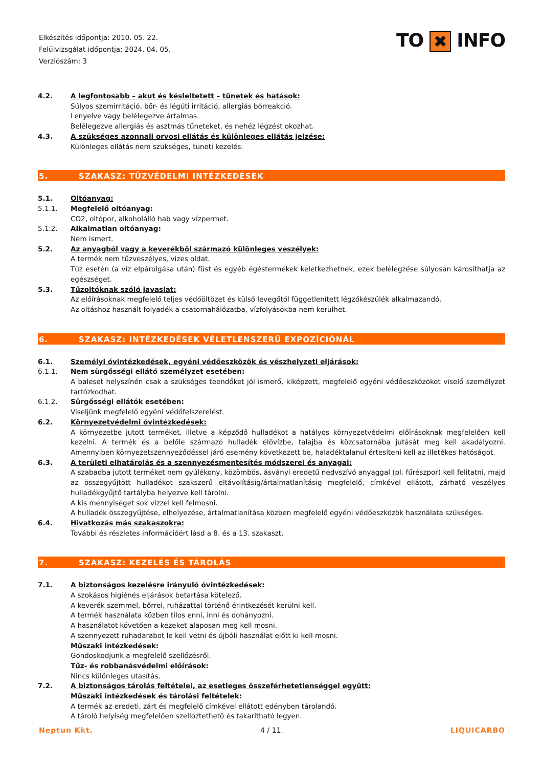Elkészítés időpontja: 2010. 05. 22.
Felülvizsgálat időpontja: 2024. 04. 05.
Verziószám: 3
TO ✖ INFO
4.2. A legfontosabb – akut és késleltetett – tünetek és hatások:
Súlyos szemirritáció, bőr- és légúti irritáció, allergiás bőrreakció.
Lenyelve vagy belélegezve ártalmas.
Belélegezve allergiás és asztmás tüneteket, és nehéz légzést okozhat.
4.3. A szükséges azonnali orvosi ellátás és különleges ellátás jelzése:
Különleges ellátás nem szükséges, tüneti kezelés.
5. SZAKASZ: TŰZVÉDELMI INTÉZKEDÉSEK
5.1. Oltóanyag:
5.1.1. Megfelelő oltóanyag:
CO2, oltópor, alkoholálló hab vagy vízpermet.
5.1.2. Alkalmatlan oltóanyag:
Nem ismert.
5.2. Az anyagból vagy a keverékből származó különleges veszélyek:
A termék nem tűzveszélyes, vizes oldat.
Tűz esetén (a víz elpárolgása után) füst és egyéb égéstermékek keletkezhetnek, ezek belélegzése súlyosan károsíthatja az egészséget.
5.3. Tűzoltóknak szóló javaslat:
Az előírásoknak megfelelő teljes védőöltözet és külső levegőtől függetlenített légzőkészülék alkalmazandó.
Az oltáshoz használt folyadék a csatornahálózatba, vízfolyásokba nem kerülhet.
6. SZAKASZ: INTÉZKEDÉSEK VÉLETLENSZERŰ EXPOZÍCIÓNÁL
6.1. Személyi óvintézkedések, egyéni védőeszközök és vészhelyzeti eljárások:
6.1.1. Nem sürgősségi ellátó személyzet esetében:
A baleset helyszínén csak a szükséges teendőket jól ismerő, kiképzett, megfelelő egyéni védőeszközöket viselő személyzet tartózkodhat.
6.1.2. Sürgősségi ellátók esetében:
Viseljünk megfelelő egyéni védőfelszerelést.
6.2. Környezetvédelmi óvintézkedések:
A környezetbe jutott terméket, illetve a képződő hulladékot a hatályos környezetvédelmi előírásoknak megfelelően kell kezelni. A termék és a belőle származó hulladék élővízbe, talajba és közcsatornába jutását meg kell akadályozni. Amennyiben környezetszennyeződéssel járó esemény következett be, haladéktalanul értesíteni kell az illetékes hatóságot.
6.3. A területi elhatárolás és a szennyezésmentesítés módszerei és anyagai:
A szabadba jutott terméket nem gyúlékony, közömbös, ásványi eredetű nedvszívó anyaggal (pl. fűrészpor) kell felitatni, majd az összegyűjtött hulladékot szakszerű eltávolításig/ártalmatlanításig megfelelő, címkével ellátott, zárható veszélyes hulladékgyűjtő tartályba helyezve kell tárolni.
A kis mennyiséget sok vízzel kell felmosni.
A hulladék összegyűjtése, elhelyezése, ártalmatlanítása közben megfelelő egyéni védőeszközök használata szükséges.
6.4. Hivatkozás más szakaszokra:
További és részletes információért lásd a 8. és a 13. szakaszt.
7. SZAKASZ: KEZELÉS ÉS TÁROLÁS
7.1. A biztonságos kezelésre irányuló óvintézkedések:
A szokásos higiénés eljárások betartása kötelező.
A keverék szemmel, bőrrel, ruházattal történő érintkezését kerülni kell.
A termék használata közben tilos enni, inni és dohányozni.
A használatot követően a kezeket alaposan meg kell mosni.
A szennyezett ruhadarabot le kell vetni és újbóli használat előtt ki kell mosni.
Műszaki intézkedések:
Gondoskodjunk a megfelelő szellőzésről.
Tűz- és robbanásvédelmi előírások:
Nincs különleges utasítás.
7.2. A biztonságos tárolás feltételei, az esetleges összeférhetetlenséggel együtt:
Műszaki intézkedések és tárolási feltételek:
A termék az eredeti, zárt és megfelelő címkével ellátott edényben tárolandó.
A tároló helyiség megfelelően szellőztethető és takarítható legyen.
Neptun Kkt. 4 / 11. LIQUICARBO